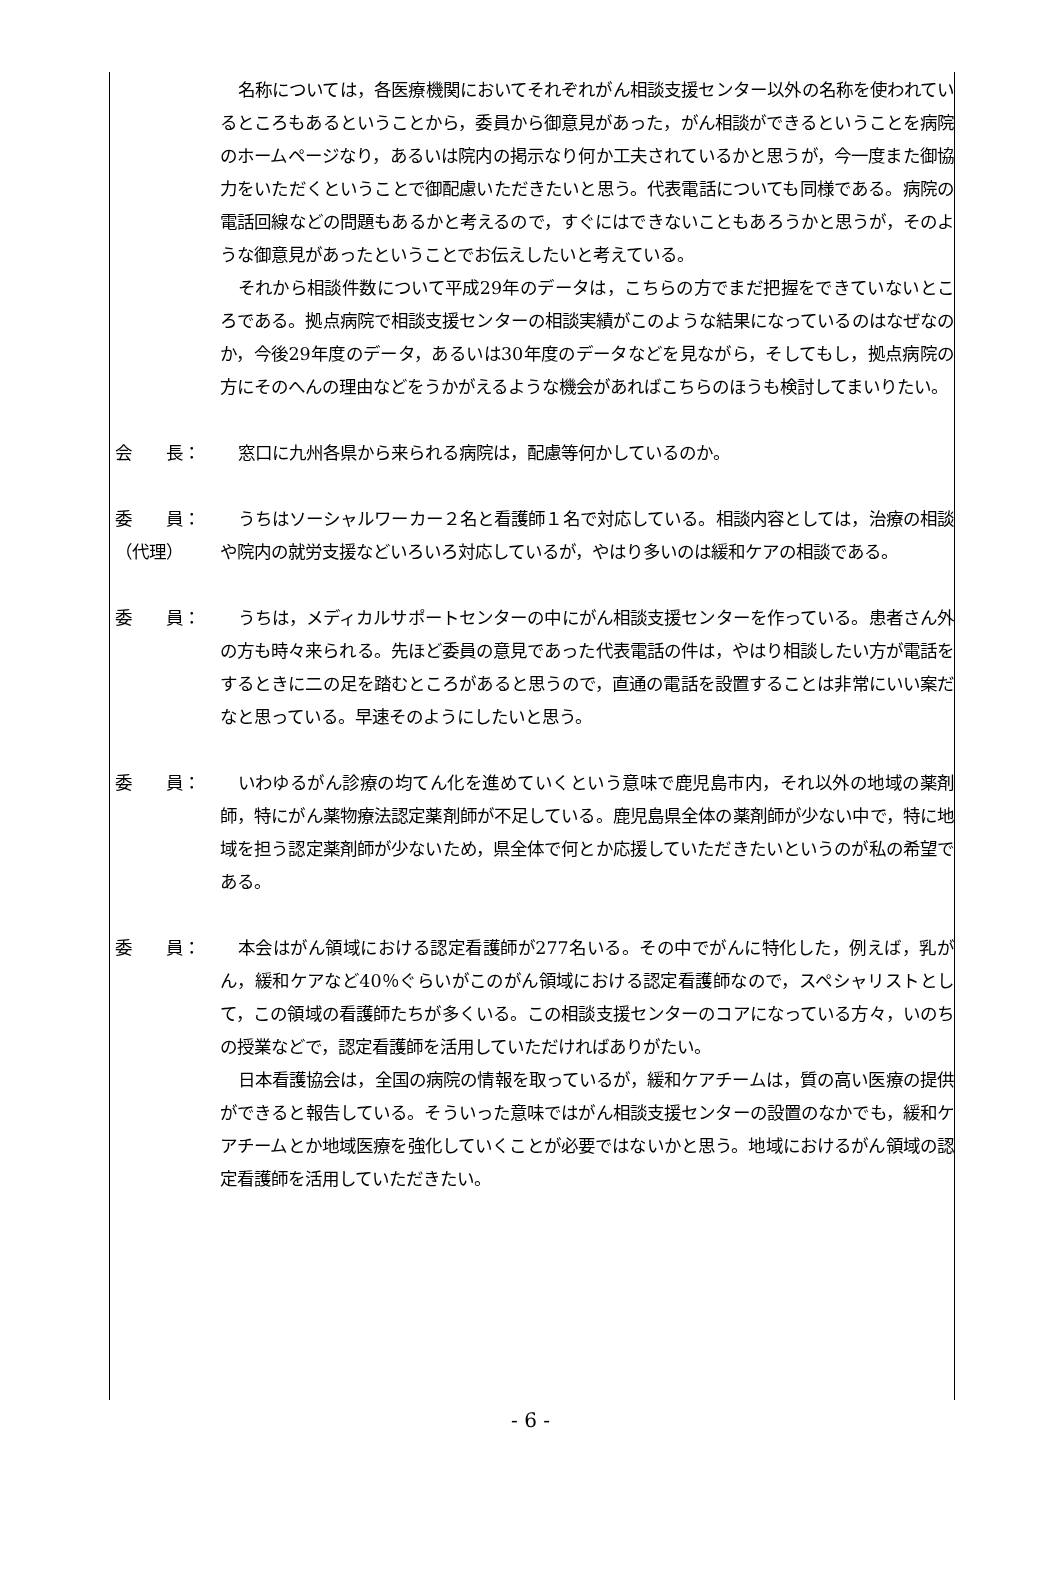名称については，各医療機関においてそれぞれがん相談支援センター以外の名称を使われているところもあるということから，委員から御意見があった，がん相談ができるということを病院のホームページなり，あるいは院内の掲示なり何か工夫されているかと思うが，今一度また御協力をいただくということで御配慮いただきたいと思う。代表電話についても同様である。病院の電話回線などの問題もあるかと考えるので，すぐにはできないこともあろうかと思うが，そのような御意見があったということでお伝えしたいと考えている。
それから相談件数について平成29年のデータは，こちらの方でまだ把握をできていないところである。拠点病院で相談支援センターの相談実績がこのような結果になっているのはなぜなのか，今後29年度のデータ，あるいは30年度のデータなどを見ながら，そしてもし，拠点病院の方にそのへんの理由などをうかがえるような機会があればこちらのほうも検討してまいりたい。
会　　長： 窓口に九州各県から来られる病院は，配慮等何かしているのか。
委　　員：
（代理）
うちはソーシャルワーカー２名と看護師１名で対応している。相談内容としては，治療の相談や院内の就労支援などいろいろ対応しているが，やはり多いのは緩和ケアの相談である。
委　　員： うちは，メディカルサポートセンターの中にがん相談支援センターを作っている。患者さん外の方も時々来られる。先ほど委員の意見であった代表電話の件は，やはり相談したい方が電話をするときに二の足を踏むところがあると思うので，直通の電話を設置することは非常にいい案だなと思っている。早速そのようにしたいと思う。
委　　員： いわゆるがん診療の均てん化を進めていくという意味で鹿児島市内，それ以外の地域の薬剤師，特にがん薬物療法認定薬剤師が不足している。鹿児島県全体の薬剤師が少ない中で，特に地域を担う認定薬剤師が少ないため，県全体で何とか応援していただきたいというのが私の希望である。
委　　員： 本会はがん領域における認定看護師が277名いる。その中でがんに特化した，例えば，乳がん，緩和ケアなど40％ぐらいがこのがん領域における認定看護師なので，スペシャリストとして，この領域の看護師たちが多くいる。この相談支援センターのコアになっている方々，いのちの授業などで，認定看護師を活用していただければありがたい。
日本看護協会は，全国の病院の情報を取っているが，緩和ケアチームは，質の高い医療の提供ができると報告している。そういった意味ではがん相談支援センターの設置のなかでも，緩和ケアチームとか地域医療を強化していくことが必要ではないかと思う。地域におけるがん領域の認定看護師を活用していただきたい。
- 6 -